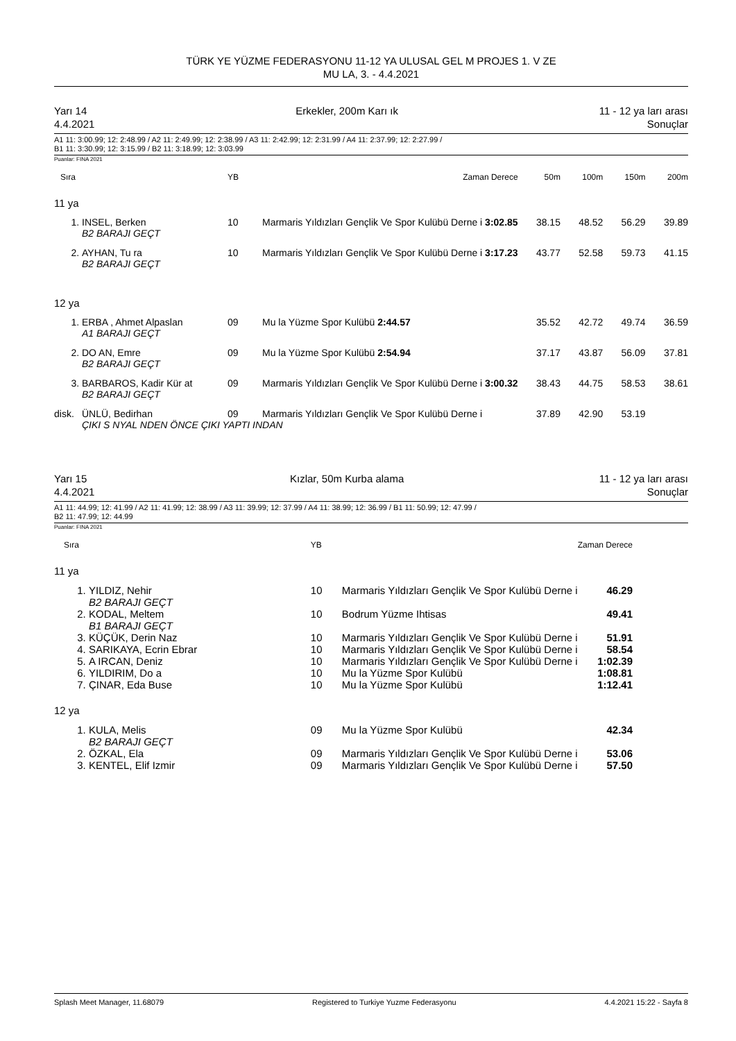TÜRK YE YÜZME FEDERASYONU 11-12 YA ULUSAL GEL M PROJES 1. V ZE
MU LA, 3. - 4.4.2021
Yarı 14
4.4.2021 Erkekler, 200m Karı ık 11 - 12 ya ları arası
Sonuçlar
A1 11: 3:00.99; 12: 2:48.99 / A2 11: 2:49.99; 12: 2:38.99 / A3 11: 2:42.99; 12: 2:31.99 / A4 11: 2:37.99; 12: 2:27.99 /
B1 11: 3:30.99; 12: 3:15.99 / B2 11: 3:18.99; 12: 3:03.99
Puanlar: FINA 2021
| Sıra | | YB | Zaman Derece | 50m | 100m | 150m | 200m |
| --- | --- | --- | --- | --- | --- | --- | --- |
| 11 ya | | | | | | | |
| 1. | INSEL, Berken | 10 | Marmaris Yıldızları Gençlik Ve Spor Kulübü Derne i 3:02.85 | 38.15 | 48.52 | 56.29 | 39.89 |
| | B2 BARAJI GEÇT | | | | | | |
| 2. | AYHAN, Tu ra | 10 | Marmaris Yıldızları Gençlik Ve Spor Kulübü Derne i 3:17.23 | 43.77 | 52.58 | 59.73 | 41.15 |
| | B2 BARAJI GEÇT | | | | | | |
| 12 ya | | | | | | | |
| 1. | ERBA , Ahmet Alpaslan | 09 | Mu la Yüzme Spor Kulübü 2:44.57 | 35.52 | 42.72 | 49.74 | 36.59 |
| | A1 BARAJI GEÇT | | | | | | |
| 2. | DO AN, Emre | 09 | Mu la Yüzme Spor Kulübü 2:54.94 | 37.17 | 43.87 | 56.09 | 37.81 |
| | B2 BARAJI GEÇT | | | | | | |
| 3. | BARBAROS, Kadir Kür at | 09 | Marmaris Yıldızları Gençlik Ve Spor Kulübü Derne i 3:00.32 | 38.43 | 44.75 | 58.53 | 38.61 |
| | B2 BARAJI GEÇT | | | | | | |
| disk. | ÜNLÜ, Bedirhan | 09 | Marmaris Yıldızları Gençlik Ve Spor Kulübü Derne i | 37.89 | 42.90 | 53.19 | |
| | ÇIKI S NYAL NDEN ÖNCE ÇIKI YAPTI INDAN | | | | | | |
Yarı 15
4.4.2021 Kızlar, 50m Kurba alama 11 - 12 ya ları arası
Sonuçlar
A1 11: 44.99; 12: 41.99 / A2 11: 41.99; 12: 38.99 / A3 11: 39.99; 12: 37.99 / A4 11: 38.99; 12: 36.99 / B1 11: 50.99; 12: 47.99 /
B2 11: 47.99; 12: 44.99
Puanlar: FINA 2021
| Sıra | | YB | | Zaman Derece | |
| --- | --- | --- | --- | --- | --- |
| 11 ya | | | | | |
| 1. | YILDIZ, Nehir | 10 | Marmaris Yıldızları Gençlik Ve Spor Kulübü Derne i | 46.29 | |
| | B2 BARAJI GEÇT | | | | |
| 2. | KODAL, Meltem | 10 | Bodrum Yüzme Ihtisas | 49.41 | |
| | B1 BARAJI GEÇT | | | | |
| 3. | KÜÇÜK, Derin Naz | 10 | Marmaris Yıldızları Gençlik Ve Spor Kulübü Derne i | 51.91 | |
| 4. | SARIKAYA, Ecrin Ebrar | 10 | Marmaris Yıldızları Gençlik Ve Spor Kulübü Derne i | 58.54 | |
| 5. | A IRCAN, Deniz | 10 | Marmaris Yıldızları Gençlik Ve Spor Kulübü Derne i | 1:02.39 | |
| 6. | YILDIRIM, Do a | 10 | Mu la Yüzme Spor Kulübü | 1:08.81 | |
| 7. | ÇINAR, Eda Buse | 10 | Mu la Yüzme Spor Kulübü | 1:12.41 | |
| 12 ya | | | | | |
| 1. | KULA, Melis | 09 | Mu la Yüzme Spor Kulübü | 42.34 | |
| | B2 BARAJI GEÇT | | | | |
| 2. | ÖZKAL, Ela | 09 | Marmaris Yıldızları Gençlik Ve Spor Kulübü Derne i | 53.06 | |
| 3. | KENTEL, Elif Izmir | 09 | Marmaris Yıldızları Gençlik Ve Spor Kulübü Derne i | 57.50 | |
Splash Meet Manager, 11.68079 Registered to Turkiye Yuzme Federasyonu 4.4.2021 15:22 - Sayfa 8